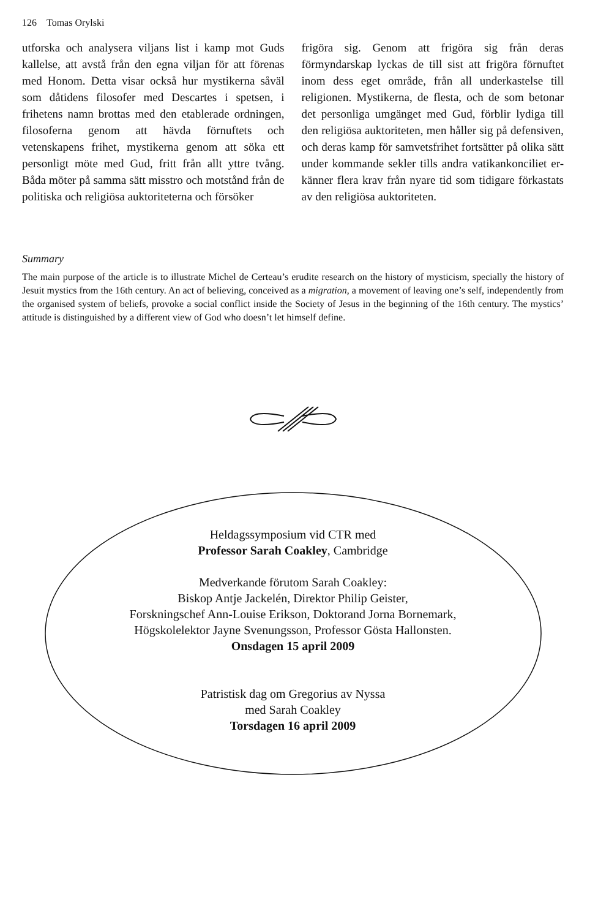126 Tomas Orylski
utforska och analysera viljans list i kamp mot Guds kallelse, att avstå från den egna viljan för att förenas med Honom. Detta visar också hur mystikerna såväl som dåtidens filosofer med Descartes i spetsen, i frihetens namn brottas med den etablerade ordningen, filosoferna genom att hävda förnuftets och vetenskapens frihet, mystikerna genom att söka ett personligt möte med Gud, fritt från allt yttre tvång. Båda möter på samma sätt misstro och motstånd från de politiska och religiösa auktoriteterna och försöker
frigöra sig. Genom att frigöra sig från deras förmyndarskap lyckas de till sist att frigöra förnuftet inom dess eget område, från all underkastelse till religionen. Mystikerna, de flesta, och de som betonar det personliga umgänget med Gud, förblir lydiga till den religiösa auktoriteten, men håller sig på defensiven, och deras kamp för samvetsfrihet fortsätter på olika sätt under kommande sekler tills andra vatikankonciliet er-känner flera krav från nyare tid som tidigare förkastats av den religiösa auktoriteten.
Summary
The main purpose of the article is to illustrate Michel de Certeau’s erudite research on the history of mysticism, specially the history of Jesuit mystics from the 16th century. An act of believing, conceived as a migration, a movement of leaving one’s self, independently from the organised system of beliefs, provoke a social conflict inside the Society of Jesus in the beginning of the 16th century. The mystics’ attitude is distinguished by a different view of God who doesn’t let himself define.
Heldagssymposium vid CTR med
Professor Sarah Coakley, Cambridge
Medverkande förutom Sarah Coakley:
Biskop Antje Jackelén, Direktor Philip Geister,
Forskningschef Ann-Louise Erikson, Doktorand Jorna Bornemark,
Högskolelektor Jayne Svenungsson, Professor Gösta Hallonsten.
Onsdagen 15 april 2009
Patristisk dag om Gregorius av Nyssa
med Sarah Coakley
Torsdagen 16 april 2009